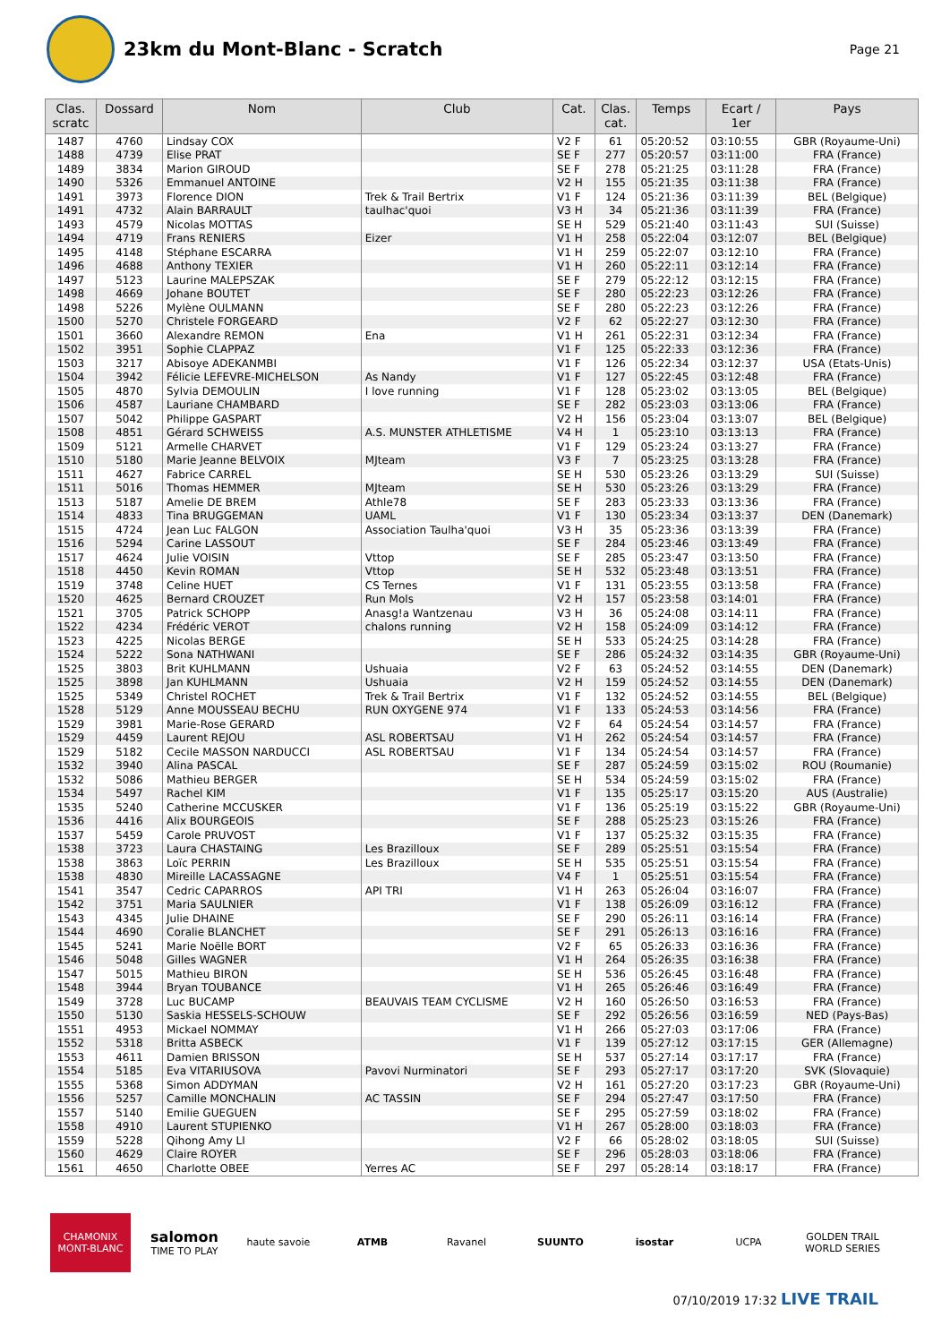23km du Mont-Blanc - Scratch
Page 21
| Clas. scratc | Dossard | Nom | Club | Cat. | Clas. cat. | Temps | Ecart / 1er | Pays |
| --- | --- | --- | --- | --- | --- | --- | --- | --- |
| 1487 | 4760 | Lindsay COX | | V2 F | 61 | 05:20:52 | 03:10:55 | GBR (Royaume-Uni) |
| 1488 | 4739 | Elise PRAT | | SE F | 277 | 05:20:57 | 03:11:00 | FRA (France) |
| 1489 | 3834 | Marion GIROUD | | SE F | 278 | 05:21:25 | 03:11:28 | FRA (France) |
| 1490 | 5326 | Emmanuel ANTOINE | | V2 H | 155 | 05:21:35 | 03:11:38 | FRA (France) |
| 1491 | 3973 | Florence DION | Trek & Trail Bertrix | V1 F | 124 | 05:21:36 | 03:11:39 | BEL (Belgique) |
| 1491 | 4732 | Alain BARRAULT | taulhac'quoi | V3 H | 34 | 05:21:36 | 03:11:39 | FRA (France) |
| 1493 | 4579 | Nicolas MOTTAS | | SE H | 529 | 05:21:40 | 03:11:43 | SUI (Suisse) |
| 1494 | 4719 | Frans RENIERS | Eizer | V1 H | 258 | 05:22:04 | 03:12:07 | BEL (Belgique) |
| 1495 | 4148 | Stéphane ESCARRA | | V1 H | 259 | 05:22:07 | 03:12:10 | FRA (France) |
| 1496 | 4688 | Anthony TEXIER | | V1 H | 260 | 05:22:11 | 03:12:14 | FRA (France) |
| 1497 | 5123 | Laurine MALEPSZAK | | SE F | 279 | 05:22:12 | 03:12:15 | FRA (France) |
| 1498 | 4669 | Johane BOUTET | | SE F | 280 | 05:22:23 | 03:12:26 | FRA (France) |
| 1498 | 5226 | Mylène OULMANN | | SE F | 280 | 05:22:23 | 03:12:26 | FRA (France) |
| 1500 | 5270 | Christele FORGEARD | | V2 F | 62 | 05:22:27 | 03:12:30 | FRA (France) |
| 1501 | 3660 | Alexandre REMON | Ena | V1 H | 261 | 05:22:31 | 03:12:34 | FRA (France) |
| 1502 | 3951 | Sophie CLAPPAZ | | V1 F | 125 | 05:22:33 | 03:12:36 | FRA (France) |
| 1503 | 3217 | Abisoye ADEKANMBI | | V1 F | 126 | 05:22:34 | 03:12:37 | USA (Etats-Unis) |
| 1504 | 3942 | Félicie LEFEVRE-MICHELSON | As Nandy | V1 F | 127 | 05:22:45 | 03:12:48 | FRA (France) |
| 1505 | 4870 | Sylvia DEMOULIN | I love running | V1 F | 128 | 05:23:02 | 03:13:05 | BEL (Belgique) |
| 1506 | 4587 | Lauriane CHAMBARD | | SE F | 282 | 05:23:03 | 03:13:06 | FRA (France) |
| 1507 | 5042 | Philippe GASPART | | V2 H | 156 | 05:23:04 | 03:13:07 | BEL (Belgique) |
| 1508 | 4851 | Gérard SCHWEISS | A.S. MUNSTER ATHLETISME | V4 H | 1 | 05:23:10 | 03:13:13 | FRA (France) |
| 1509 | 5121 | Armelle CHARVET | | V1 F | 129 | 05:23:24 | 03:13:27 | FRA (France) |
| 1510 | 5180 | Marie Jeanne BELVOIX | MJteam | V3 F | 7 | 05:23:25 | 03:13:28 | FRA (France) |
| 1511 | 4627 | Fabrice CARREL | | SE H | 530 | 05:23:26 | 03:13:29 | SUI (Suisse) |
| 1511 | 5016 | Thomas HEMMER | MJteam | SE H | 530 | 05:23:26 | 03:13:29 | FRA (France) |
| 1513 | 5187 | Amelie DE BREM | Athle78 | SE F | 283 | 05:23:33 | 03:13:36 | FRA (France) |
| 1514 | 4833 | Tina BRUGGEMAN | UAML | V1 F | 130 | 05:23:34 | 03:13:37 | DEN (Danemark) |
| 1515 | 4724 | Jean Luc FALGON | Association Taulha'quoi | V3 H | 35 | 05:23:36 | 03:13:39 | FRA (France) |
| 1516 | 5294 | Carine LASSOUT | | SE F | 284 | 05:23:46 | 03:13:49 | FRA (France) |
| 1517 | 4624 | Julie VOISIN | Vttop | SE F | 285 | 05:23:47 | 03:13:50 | FRA (France) |
| 1518 | 4450 | Kevin ROMAN | Vttop | SE H | 532 | 05:23:48 | 03:13:51 | FRA (France) |
| 1519 | 3748 | Celine HUET | CS Ternes | V1 F | 131 | 05:23:55 | 03:13:58 | FRA (France) |
| 1520 | 4625 | Bernard CROUZET | Run Mols | V2 H | 157 | 05:23:58 | 03:14:01 | FRA (France) |
| 1521 | 3705 | Patrick SCHOPP | Anasg!a Wantzenau | V3 H | 36 | 05:24:08 | 03:14:11 | FRA (France) |
| 1522 | 4234 | Frédéric VEROT | chalons running | V2 H | 158 | 05:24:09 | 03:14:12 | FRA (France) |
| 1523 | 4225 | Nicolas BERGE | | SE H | 533 | 05:24:25 | 03:14:28 | FRA (France) |
| 1524 | 5222 | Sona NATHWANI | | SE F | 286 | 05:24:32 | 03:14:35 | GBR (Royaume-Uni) |
| 1525 | 3803 | Brit KUHLMANN | Ushuaia | V2 F | 63 | 05:24:52 | 03:14:55 | DEN (Danemark) |
| 1525 | 3898 | Jan KUHLMANN | Ushuaia | V2 H | 159 | 05:24:52 | 03:14:55 | DEN (Danemark) |
| 1525 | 5349 | Christel ROCHET | Trek & Trail Bertrix | V1 F | 132 | 05:24:52 | 03:14:55 | BEL (Belgique) |
| 1528 | 5129 | Anne MOUSSEAU BECHU | RUN OXYGENE 974 | V1 F | 133 | 05:24:53 | 03:14:56 | FRA (France) |
| 1529 | 3981 | Marie-Rose GERARD | | V2 F | 64 | 05:24:54 | 03:14:57 | FRA (France) |
| 1529 | 4459 | Laurent REJOU | ASL ROBERTSAU | V1 H | 262 | 05:24:54 | 03:14:57 | FRA (France) |
| 1529 | 5182 | Cecile MASSON NARDUCCI | ASL ROBERTSAU | V1 F | 134 | 05:24:54 | 03:14:57 | FRA (France) |
| 1532 | 3940 | Alina PASCAL | | SE F | 287 | 05:24:59 | 03:15:02 | ROU (Roumanie) |
| 1532 | 5086 | Mathieu BERGER | | SE H | 534 | 05:24:59 | 03:15:02 | FRA (France) |
| 1534 | 5497 | Rachel KIM | | V1 F | 135 | 05:25:17 | 03:15:20 | AUS (Australie) |
| 1535 | 5240 | Catherine MCCUSKER | | V1 F | 136 | 05:25:19 | 03:15:22 | GBR (Royaume-Uni) |
| 1536 | 4416 | Alix BOURGEOIS | | SE F | 288 | 05:25:23 | 03:15:26 | FRA (France) |
| 1537 | 5459 | Carole PRUVOST | | V1 F | 137 | 05:25:32 | 03:15:35 | FRA (France) |
| 1538 | 3723 | Laura CHASTAING | Les Brazilloux | SE F | 289 | 05:25:51 | 03:15:54 | FRA (France) |
| 1538 | 3863 | Loïc PERRIN | Les Brazilloux | SE H | 535 | 05:25:51 | 03:15:54 | FRA (France) |
| 1538 | 4830 | Mireille LACASSAGNE | | V4 F | 1 | 05:25:51 | 03:15:54 | FRA (France) |
| 1541 | 3547 | Cedric CAPARROS | API TRI | V1 H | 263 | 05:26:04 | 03:16:07 | FRA (France) |
| 1542 | 3751 | Maria SAULNIER | | V1 F | 138 | 05:26:09 | 03:16:12 | FRA (France) |
| 1543 | 4345 | Julie DHAINE | | SE F | 290 | 05:26:11 | 03:16:14 | FRA (France) |
| 1544 | 4690 | Coralie BLANCHET | | SE F | 291 | 05:26:13 | 03:16:16 | FRA (France) |
| 1545 | 5241 | Marie Noëlle BORT | | V2 F | 65 | 05:26:33 | 03:16:36 | FRA (France) |
| 1546 | 5048 | Gilles WAGNER | | V1 H | 264 | 05:26:35 | 03:16:38 | FRA (France) |
| 1547 | 5015 | Mathieu BIRON | | SE H | 536 | 05:26:45 | 03:16:48 | FRA (France) |
| 1548 | 3944 | Bryan TOUBANCE | | V1 H | 265 | 05:26:46 | 03:16:49 | FRA (France) |
| 1549 | 3728 | Luc BUCAMP | BEAUVAIS TEAM CYCLISME | V2 H | 160 | 05:26:50 | 03:16:53 | FRA (France) |
| 1550 | 5130 | Saskia HESSELS-SCHOUW | | SE F | 292 | 05:26:56 | 03:16:59 | NED (Pays-Bas) |
| 1551 | 4953 | Mickael NOMMAY | | V1 H | 266 | 05:27:03 | 03:17:06 | FRA (France) |
| 1552 | 5318 | Britta ASBECK | | V1 F | 139 | 05:27:12 | 03:17:15 | GER (Allemagne) |
| 1553 | 4611 | Damien BRISSON | | SE H | 537 | 05:27:14 | 03:17:17 | FRA (France) |
| 1554 | 5185 | Eva VITARIUSOVA | Pavovi Nurminatori | SE F | 293 | 05:27:17 | 03:17:20 | SVK (Slovaquie) |
| 1555 | 5368 | Simon ADDYMAN | | V2 H | 161 | 05:27:20 | 03:17:23 | GBR (Royaume-Uni) |
| 1556 | 5257 | Camille MONCHALIN | AC TASSIN | SE F | 294 | 05:27:47 | 03:17:50 | FRA (France) |
| 1557 | 5140 | Emilie GUEGUEN | | SE F | 295 | 05:27:59 | 03:18:02 | FRA (France) |
| 1558 | 4910 | Laurent STUPIENKO | | V1 H | 267 | 05:28:00 | 03:18:03 | FRA (France) |
| 1559 | 5228 | Qihong Amy LI | | V2 F | 66 | 05:28:02 | 03:18:05 | SUI (Suisse) |
| 1560 | 4629 | Claire ROYER | | SE F | 296 | 05:28:03 | 03:18:06 | FRA (France) |
| 1561 | 4650 | Charlotte OBEE | Yerres AC | SE F | 297 | 05:28:14 | 03:18:17 | FRA (France) |
CHAMONIX MONT-BLANC salomon
TIME TO PLAY haute savoie ATMB Ravanel SUUNTO isostar UCPA GOLDEN TRAIL WORLD SERIES
07/10/2019 17:32 LIVE TRAIL